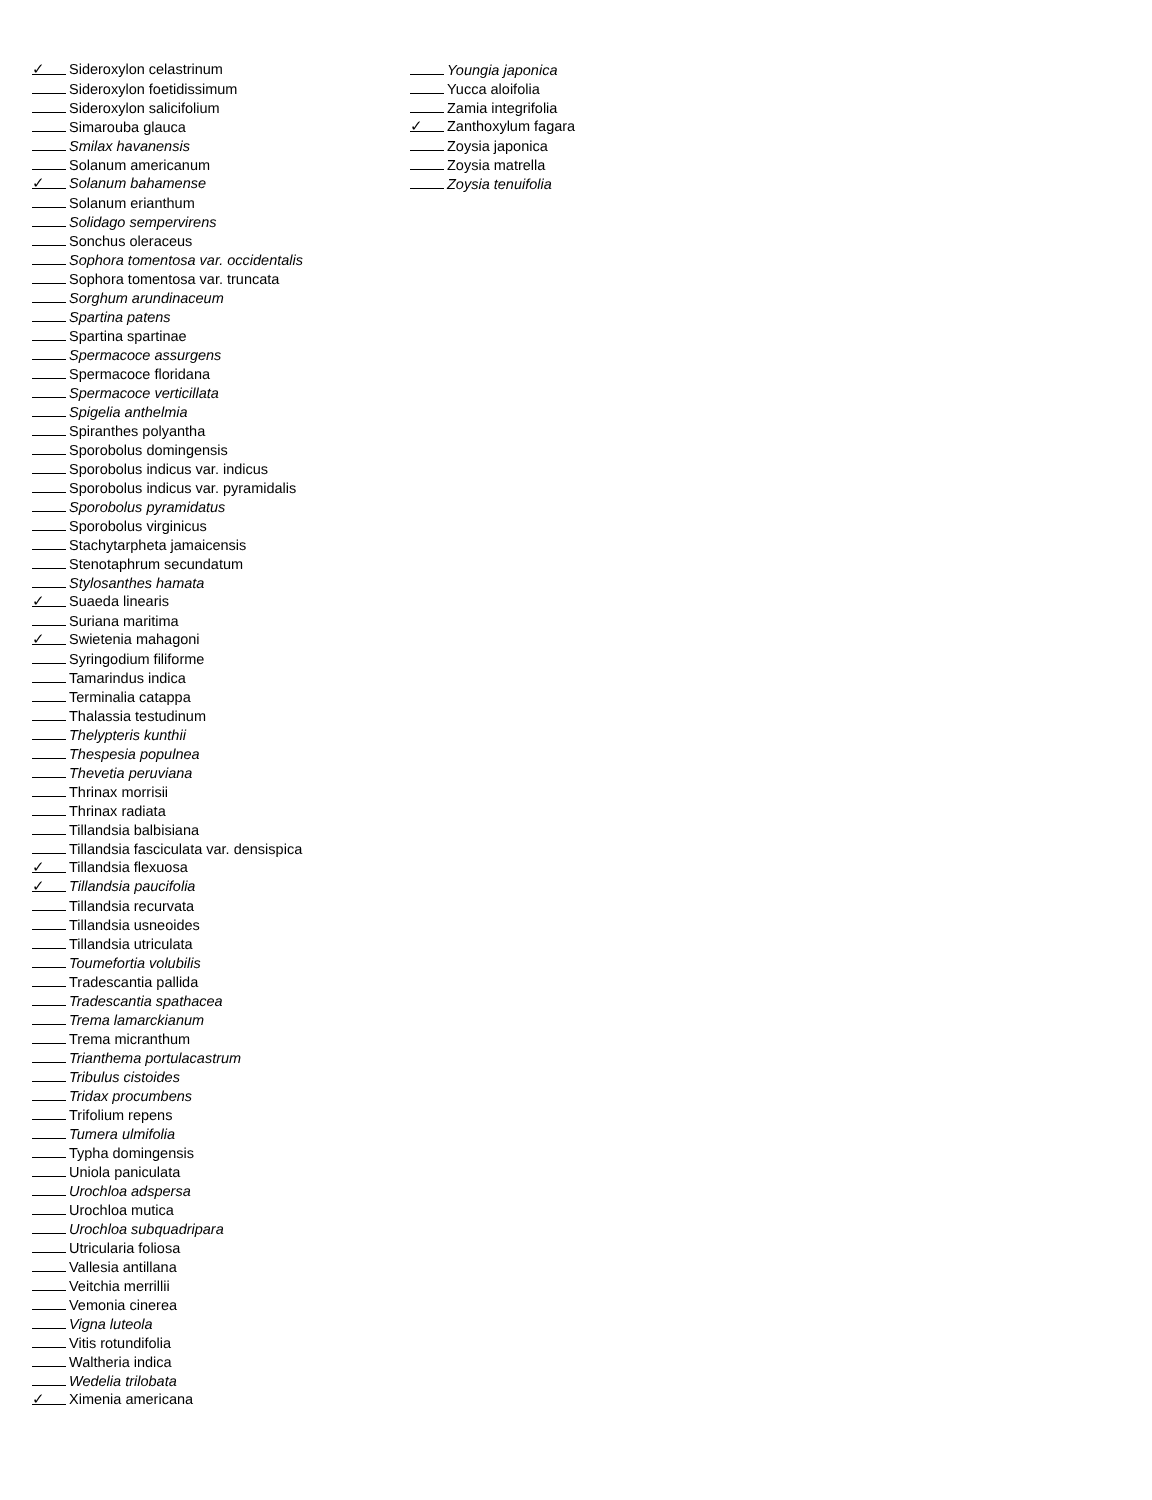✓ Sideroxylon celastrinum
Sideroxylon foetidissimum
Sideroxylon salicifolium
Simarouba glauca
Smilax havanensis
Solanum americanum
✓ Solanum bahamense
Solanum erianthum
Solidago sempervirens
Sonchus oleraceus
Sophora tomentosa var. occidentalis
Sophora tomentosa var. truncata
Sorghum arundinaceum
Spartina patens
Spartina spartinae
Spermacoce assurgens
Spermacoce floridana
Spermacoce verticillata
Spigelia anthelmia
Spiranthes polyantha
Sporobolus domingensis
Sporobolus indicus var. indicus
Sporobolus indicus var. pyramidalis
Sporobolus pyramidatus
Sporobolus virginicus
Stachytarpheta jamaicensis
Stenotaphrum secundatum
Stylosanthes hamata
✓ Suaeda linearis
Suriana maritima
✓ Swietenia mahagoni
Syringodium filiforme
Tamarindus indica
Terminalia catappa
Thalassia testudinum
Thelypteris kunthii
Thespesia populnea
Thevetia peruviana
Thrinax morrisii
Thrinax radiata
Tillandsia balbisiana
Tillandsia fasciculata var. densispica
✓ Tillandsia flexuosa
✓ Tillandsia paucifolia
Tillandsia recurvata
Tillandsia usneoides
Tillandsia utriculata
Toumefortia volubilis
Tradescantia pallida
Tradescantia spathacea
Trema lamarckianum
Trema micranthum
Trianthema portulacastrum
Tribulus cistoides
Tridax procumbens
Trifolium repens
Tumera ulmifolia
Typha domingensis
Uniola paniculata
Urochloa adspersa
Urochloa mutica
Urochloa subquadripara
Utricularia foliosa
Vallesia antillana
Veitchia merrillii
Vemonia cinerea
Vigna luteola
Vitis rotundifolia
Waltheria indica
Wedelia trilobata
✓ Ximenia americana
Youngia japonica
Yucca aloifolia
Zamia integrifolia
✓ Zanthoxylum fagara
Zoysia japonica
Zoysia matrella
Zoysia tenuifolia